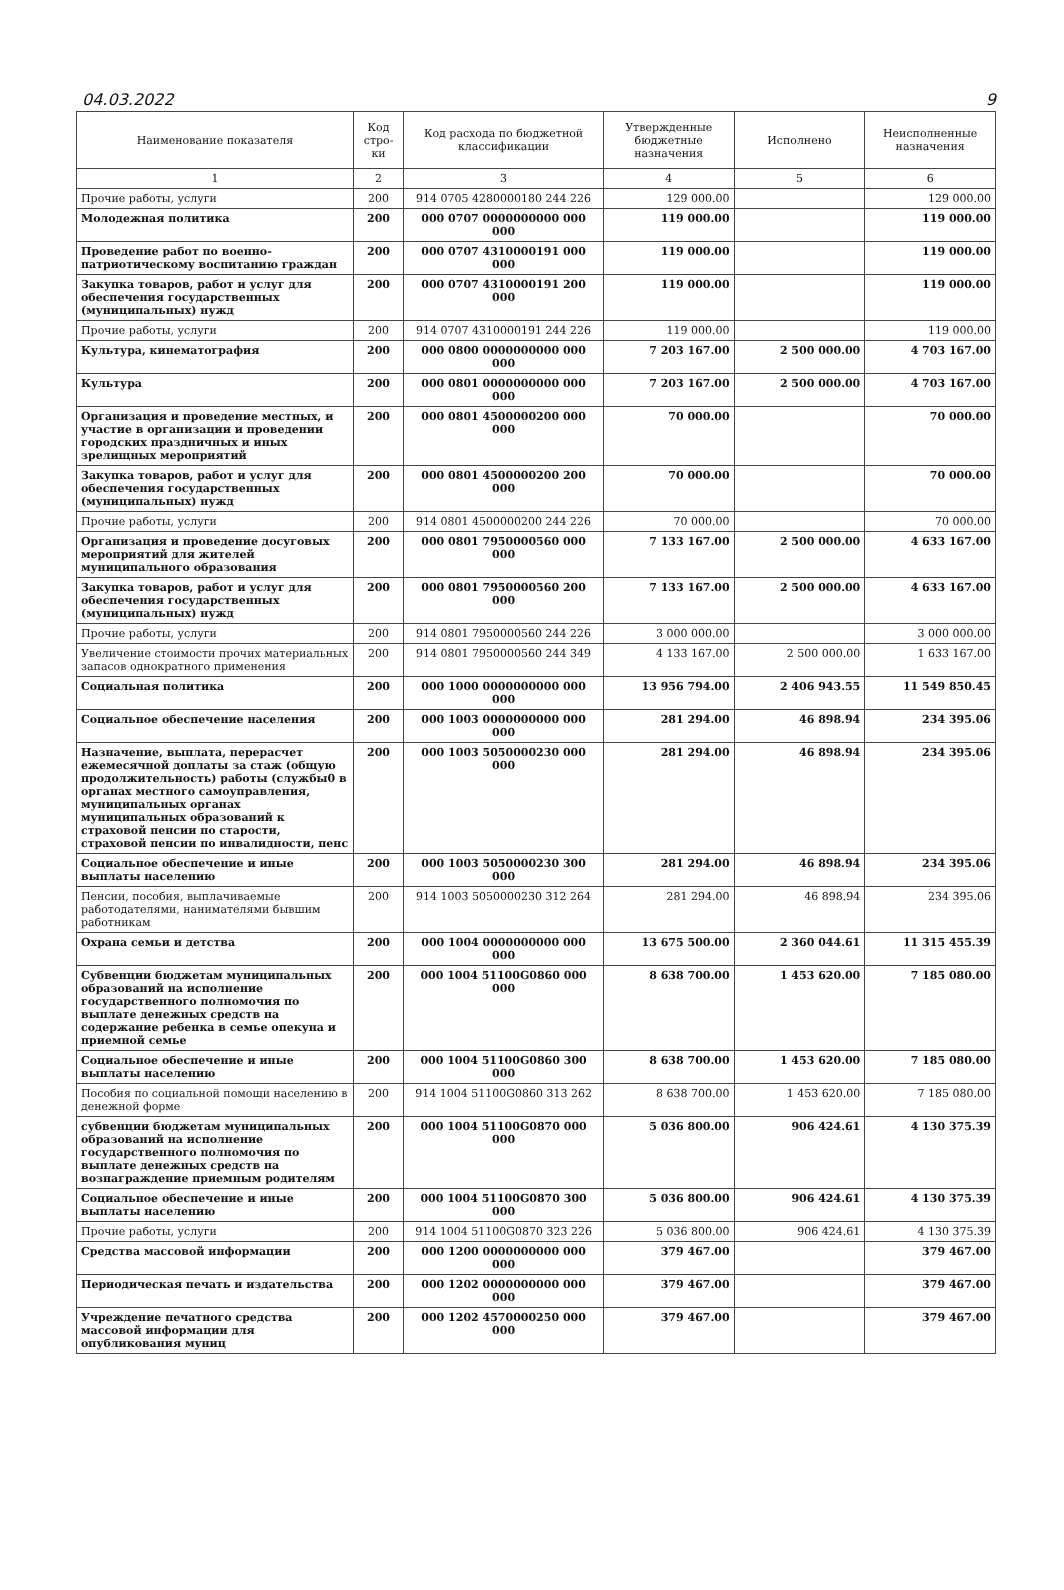04.03.2022 9
| Наименование показателя | Код стро-ки | Код расхода по бюджетной классификации | Утвержденные бюджетные назначения | Исполнено | Неисполненные назначения |
| --- | --- | --- | --- | --- | --- |
| 1 | 2 | 3 | 4 | 5 | 6 |
| Прочие работы, услуги | 200 | 914 0705 4280000180 244 226 | 129 000.00 | | 129 000.00 |
| Молодежная политика | 200 | 000 0707 0000000000 000 000 | 119 000.00 | | 119 000.00 |
| Проведение работ по военно-патриотическому воспитанию граждан | 200 | 000 0707 4310000191 000 000 | 119 000.00 | | 119 000.00 |
| Закупка товаров, работ и услуг для обеспечения государственных (муниципальных) нужд | 200 | 000 0707 4310000191 200 000 | 119 000.00 | | 119 000.00 |
| Прочие работы, услуги | 200 | 914 0707 4310000191 244 226 | 119 000.00 | | 119 000.00 |
| Культура, кинематография | 200 | 000 0800 0000000000 000 000 | 7 203 167.00 | 2 500 000.00 | 4 703 167.00 |
| Культура | 200 | 000 0801 0000000000 000 000 | 7 203 167.00 | 2 500 000.00 | 4 703 167.00 |
| Организация и проведение местных, и участие в организации и проведении городских праздничных и иных зрелищных мероприятий | 200 | 000 0801 4500000200 000 000 | 70 000.00 | | 70 000.00 |
| Закупка товаров, работ и услуг для обеспечения государственных (муниципальных) нужд | 200 | 000 0801 4500000200 200 000 | 70 000.00 | | 70 000.00 |
| Прочие работы, услуги | 200 | 914 0801 4500000200 244 226 | 70 000.00 | | 70 000.00 |
| Организация и проведение досуговых мероприятий для жителей муниципального образования | 200 | 000 0801 7950000560 000 000 | 7 133 167.00 | 2 500 000.00 | 4 633 167.00 |
| Закупка товаров, работ и услуг для обеспечения государственных (муниципальных) нужд | 200 | 000 0801 7950000560 200 000 | 7 133 167.00 | 2 500 000.00 | 4 633 167.00 |
| Прочие работы, услуги | 200 | 914 0801 7950000560 244 226 | 3 000 000.00 | | 3 000 000.00 |
| Увеличение стоимости прочих материальных запасов однократного применения | 200 | 914 0801 7950000560 244 349 | 4 133 167.00 | 2 500 000.00 | 1 633 167.00 |
| Социальная политика | 200 | 000 1000 0000000000 000 000 | 13 956 794.00 | 2 406 943.55 | 11 549 850.45 |
| Социальное обеспечение населения | 200 | 000 1003 0000000000 000 000 | 281 294.00 | 46 898.94 | 234 395.06 |
| Назначение, выплата, перерасчет ежемесячной доплаты за стаж (общую продолжительность) работы (службы0 в органах местного самоуправления, муниципальных органах муниципальных образований к страховой пенсии по старости, страховой пенсии по инвалидности, пенс | 200 | 000 1003 5050000230 000 000 | 281 294.00 | 46 898.94 | 234 395.06 |
| Социальное обеспечение и иные выплаты населению | 200 | 000 1003 5050000230 300 000 | 281 294.00 | 46 898.94 | 234 395.06 |
| Пенсии, пособия, выплачиваемые работодателями, нанимателями бывшим работникам | 200 | 914 1003 5050000230 312 264 | 281 294.00 | 46 898.94 | 234 395.06 |
| Охрана семьи и детства | 200 | 000 1004 0000000000 000 000 | 13 675 500.00 | 2 360 044.61 | 11 315 455.39 |
| Субвенции бюджетам муниципальных образований на исполнение государственного полномочия по выплате денежных средств на содержание ребенка в семье опекуна и приемной семье | 200 | 000 1004 51100G0860 000 000 | 8 638 700.00 | 1 453 620.00 | 7 185 080.00 |
| Социальное обеспечение и иные выплаты населению | 200 | 000 1004 51100G0860 300 000 | 8 638 700.00 | 1 453 620.00 | 7 185 080.00 |
| Пособия по социальной помощи населению в денежной форме | 200 | 914 1004 51100G0860 313 262 | 8 638 700.00 | 1 453 620.00 | 7 185 080.00 |
| субвенции бюджетам муниципальных образований на исполнение государственного полномочия по выплате денежных средств на вознаграждение приемным родителям | 200 | 000 1004 51100G0870 000 000 | 5 036 800.00 | 906 424.61 | 4 130 375.39 |
| Социальное обеспечение и иные выплаты населению | 200 | 000 1004 51100G0870 300 000 | 5 036 800.00 | 906 424.61 | 4 130 375.39 |
| Прочие работы, услуги | 200 | 914 1004 51100G0870 323 226 | 5 036 800.00 | 906 424.61 | 4 130 375.39 |
| Средства массовой информации | 200 | 000 1200 0000000000 000 000 | 379 467.00 | | 379 467.00 |
| Периодическая печать и издательства | 200 | 000 1202 0000000000 000 000 | 379 467.00 | | 379 467.00 |
| Учреждение печатного средства массовой информации для опубликования муниц | 200 | 000 1202 4570000250 000 000 | 379 467.00 | | 379 467.00 |